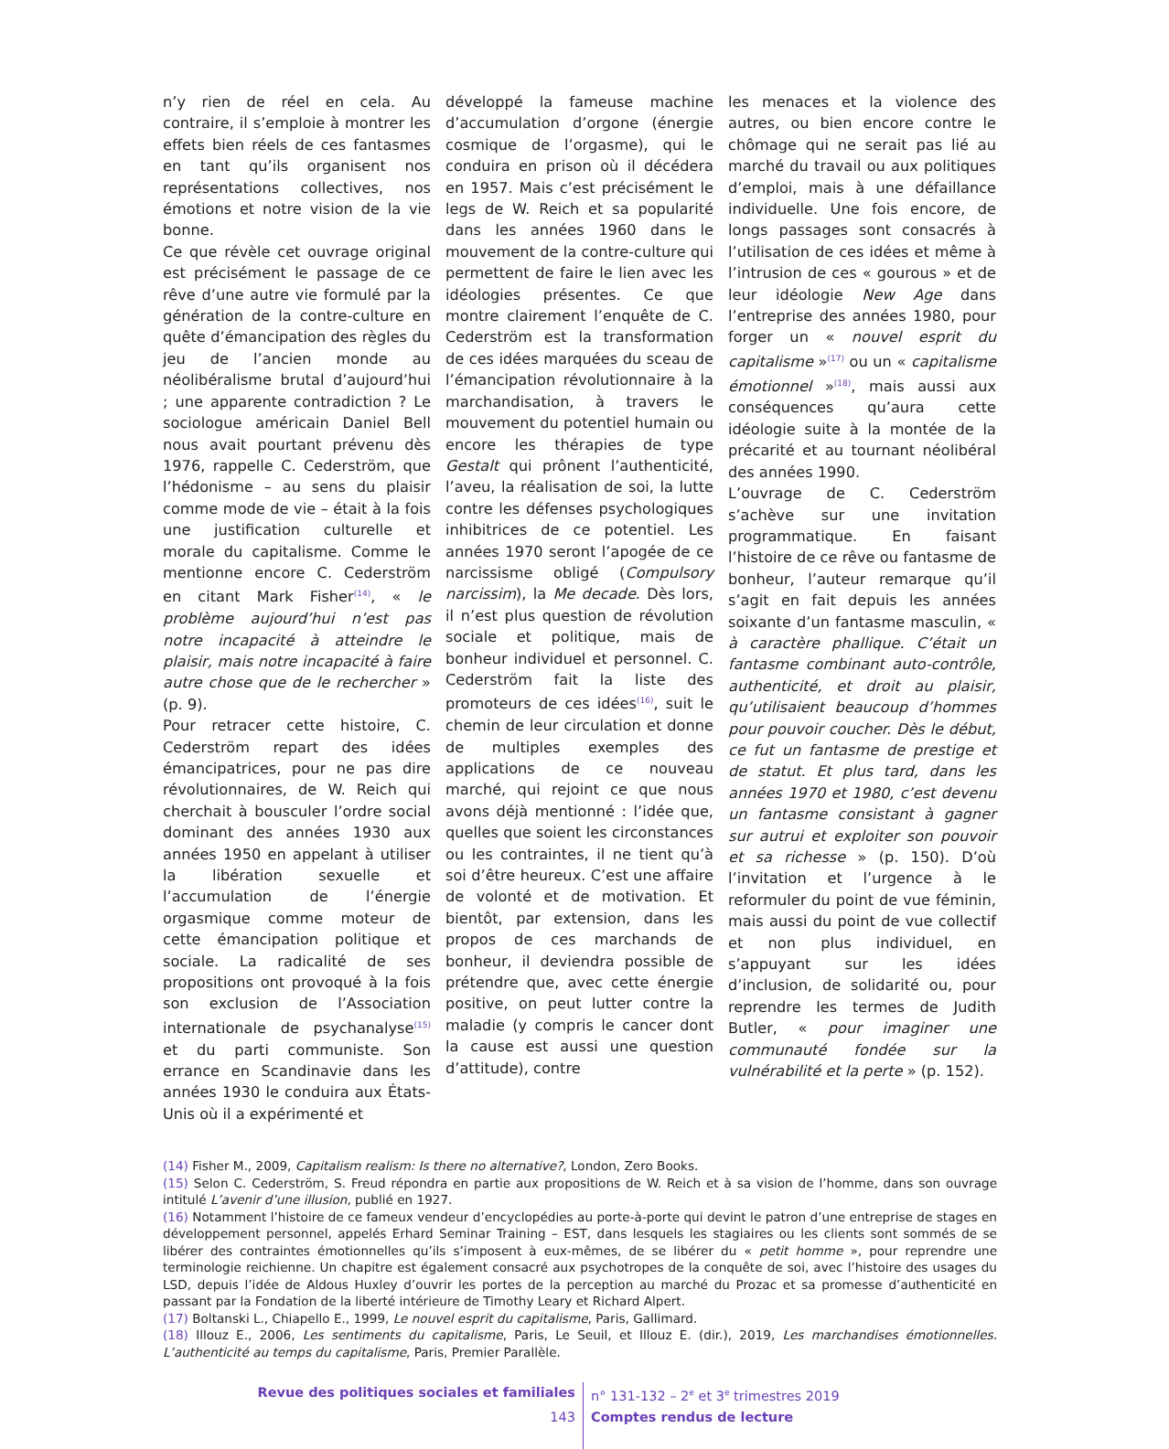n’y rien de réel en cela. Au contraire, il s’emploie à montrer les effets bien réels de ces fantasmes en tant qu’ils organisent nos représentations collectives, nos émotions et notre vision de la vie bonne.
Ce que révèle cet ouvrage original est précisément le passage de ce rêve d’une autre vie formulé par la génération de la contre-culture en quête d’émancipation des règles du jeu de l’ancien monde au néolibéralisme brutal d’aujourd’hui ; une apparente contradiction ? Le sociologue américain Daniel Bell nous avait pourtant prévenu dès 1976, rappelle C. Cederström, que l’hédonisme – au sens du plaisir comme mode de vie – était à la fois une justification culturelle et morale du capitalisme. Comme le mentionne encore C. Cederström en citant Mark Fisher<sup>(14)</sup>, « le problème aujourd’hui n’est pas notre incapacité à atteindre le plaisir, mais notre incapacité à faire autre chose que de le rechercher » (p. 9).
Pour retracer cette histoire, C. Cederström repart des idées émancipatrices, pour ne pas dire révolutionnaires, de W. Reich qui cherchait à bousculer l’ordre social dominant des années 1930 aux années 1950 en appelant à utiliser la libération sexuelle et l’accumulation de l’énergie orgasmique comme moteur de cette émancipation politique et sociale. La radicalité de ses propositions ont provoqué à la fois son exclusion de l’Association internationale de psychanalyse<sup>(15)</sup> et du parti communiste. Son errance en Scandinavie dans les années 1930 le conduira aux États-Unis où il a expérimenté et
développé la fameuse machine d’accumulation d’orgone (énergie cosmique de l’orgasme), qui le conduira en prison où il décédera en 1957. Mais c’est précisément le legs de W. Reich et sa popularité dans les années 1960 dans le mouvement de la contre-culture qui permettent de faire le lien avec les idéologies présentes. Ce que montre clairement l’enquête de C. Cederström est la transformation de ces idées marquées du sceau de l’émancipation révolutionnaire à la marchandisation, à travers le mouvement du potentiel humain ou encore les thérapies de type Gestalt qui prônent l’authenticité, l’aveu, la réalisation de soi, la lutte contre les défenses psychologiques inhibitrices de ce potentiel. Les années 1970 seront l’apogée de ce narcissisme obligé (Compulsory narcissim), la Me decade. Dès lors, il n’est plus question de révolution sociale et politique, mais de bonheur individuel et personnel. C. Cederström fait la liste des promoteurs de ces idées<sup>(16)</sup>, suit le chemin de leur circulation et donne de multiples exemples des applications de ce nouveau marché, qui rejoint ce que nous avons déjà mentionné : l’idée que, quelles que soient les circonstances ou les contraintes, il ne tient qu’à soi d’être heureux. C’est une affaire de volonté et de motivation. Et bientôt, par extension, dans les propos de ces marchands de bonheur, il deviendra possible de prétendre que, avec cette énergie positive, on peut lutter contre la maladie (y compris le cancer dont la cause est aussi une question d’attitude), contre
les menaces et la violence des autres, ou bien encore contre le chômage qui ne serait pas lié au marché du travail ou aux politiques d’emploi, mais à une défaillance individuelle. Une fois encore, de longs passages sont consacrés à l’utilisation de ces idées et même à l’intrusion de ces « gourous » et de leur idéologie New Age dans l’entreprise des années 1980, pour forger un « nouvel esprit du capitalisme »<sup>(17)</sup> ou un « capitalisme émotionnel »<sup>(18)</sup>, mais aussi aux conséquences qu’aura cette idéologie suite à la montée de la précarité et au tournant néolibéral des années 1990.
L’ouvrage de C. Cederström s’achève sur une invitation programmatique. En faisant l’histoire de ce rêve ou fantasme de bonheur, l’auteur remarque qu’il s’agit en fait depuis les années soixante d’un fantasme masculin, « à caractère phallique. C’était un fantasme combinant auto-contrôle, authenticité, et droit au plaisir, qu’utilisaient beaucoup d’hommes pour pouvoir coucher. Dès le début, ce fut un fantasme de prestige et de statut. Et plus tard, dans les années 1970 et 1980, c’est devenu un fantasme consistant à gagner sur autrui et exploiter son pouvoir et sa richesse » (p. 150). D’où l’invitation et l’urgence à le reformuler du point de vue féminin, mais aussi du point de vue collectif et non plus individuel, en s’appuyant sur les idées d’inclusion, de solidarité ou, pour reprendre les termes de Judith Butler, « pour imaginer une communauté fondée sur la vulnérabilité et la perte » (p. 152).
(14) Fisher M., 2009, Capitalism realism: Is there no alternative?, London, Zero Books.
(15) Selon C. Cederström, S. Freud répondra en partie aux propositions de W. Reich et à sa vision de l’homme, dans son ouvrage intitulé L’avenir d’une illusion, publié en 1927.
(16) Notamment l’histoire de ce fameux vendeur d’encyclopédies au porte-à-porte qui devint le patron d’une entreprise de stages en développement personnel, appelés Erhard Seminar Training – EST, dans lesquels les stagiaires ou les clients sont sommés de se libérer des contraintes émotionnelles qu’ils s’imposent à eux-mêmes, de se libérer du « petit homme », pour reprendre une terminologie reichienne. Un chapitre est également consacré aux psychotropes de la conquête de soi, avec l’histoire des usages du LSD, depuis l’idée de Aldous Huxley d’ouvrir les portes de la perception au marché du Prozac et sa promesse d’authenticité en passant par la Fondation de la liberté intérieure de Timothy Leary et Richard Alpert.
(17) Boltanski L., Chiapello E., 1999, Le nouvel esprit du capitalisme, Paris, Gallimard.
(18) Illouz E., 2006, Les sentiments du capitalisme, Paris, Le Seuil, et Illouz E. (dir.), 2019, Les marchandises émotionnelles. L’authenticité au temps du capitalisme, Paris, Premier Parallèle.
Revue des politiques sociales et familiales
n° 131-132 – 2<sup>e</sup> et 3<sup>e</sup> trimestres 2019
143
Comptes rendus de lecture